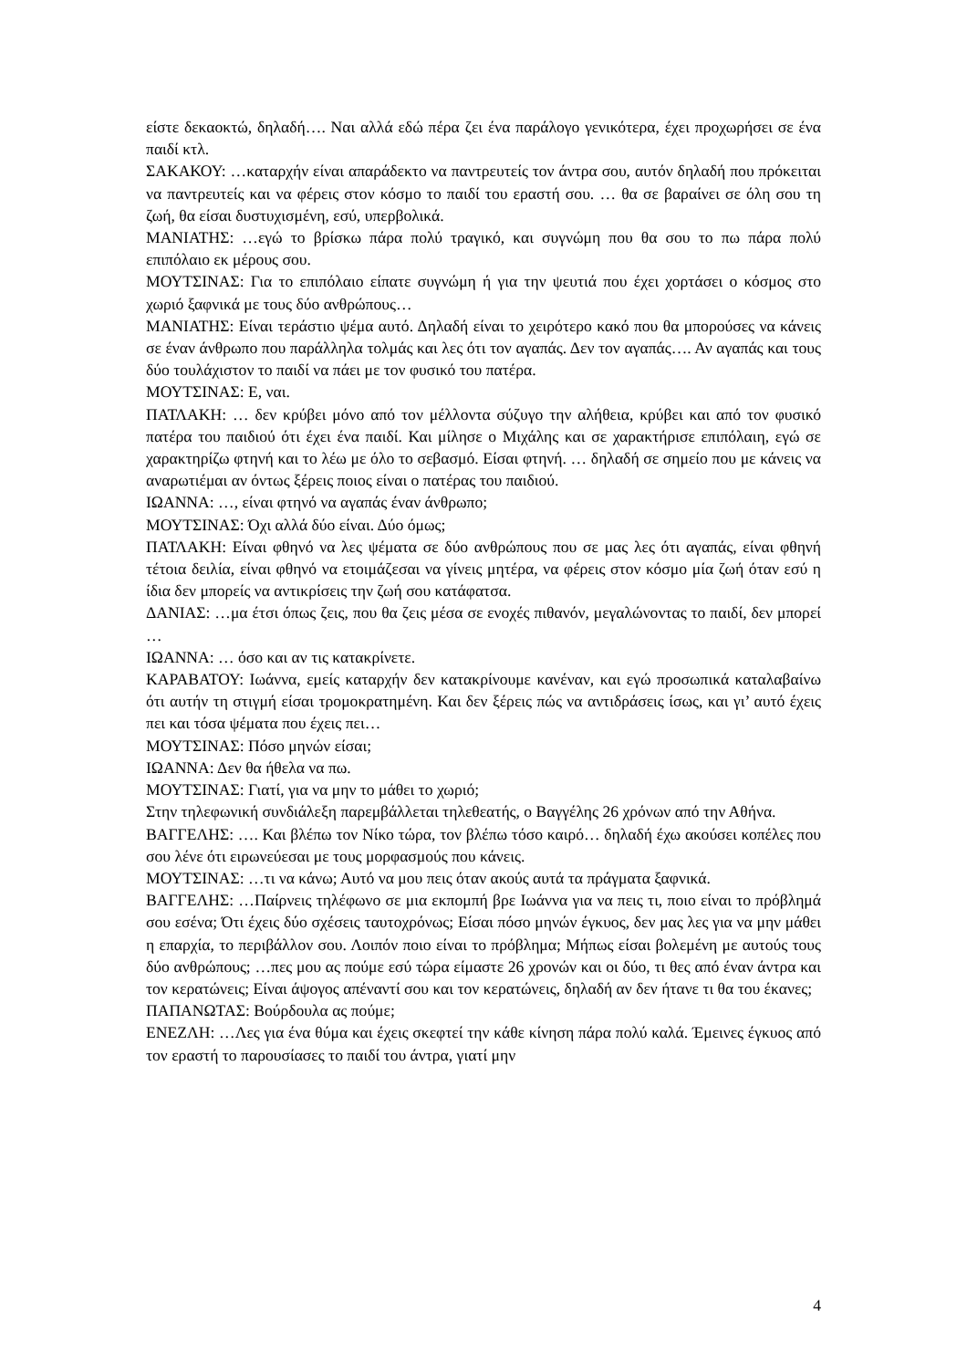είστε δεκαοκτώ, δηλαδή…. Ναι αλλά εδώ πέρα ζει ένα παράλογο γενικότερα, έχει προχωρήσει σε ένα παιδί κτλ.
ΣΑΚΑΚΟΥ: …καταρχήν είναι απαράδεκτο να παντρευτείς τον άντρα σου, αυτόν δηλαδή που πρόκειται να παντρευτείς και να φέρεις στον κόσμο το παιδί του εραστή σου. … θα σε βαραίνει σε όλη σου τη ζωή, θα είσαι δυστυχισμένη, εσύ, υπερβολικά.
ΜΑΝΙΑΤΗΣ: …εγώ το βρίσκω πάρα πολύ τραγικό, και συγνώμη που θα σου το πω πάρα πολύ επιπόλαιο εκ μέρους σου.
ΜΟΥΤΣΙΝΑΣ: Για το επιπόλαιο είπατε συγνώμη ή για την ψευτιά που έχει χορτάσει ο κόσμος στο χωριό ξαφνικά με τους δύο ανθρώπους…
ΜΑΝΙΑΤΗΣ: Είναι τεράστιο ψέμα αυτό. Δηλαδή είναι το χειρότερο κακό που θα μπορούσες να κάνεις σε έναν άνθρωπο που παράλληλα τολμάς και λες ότι τον αγαπάς. Δεν τον αγαπάς…. Αν αγαπάς και τους δύο τουλάχιστον το παιδί να πάει με τον φυσικό του πατέρα.
ΜΟΥΤΣΙΝΑΣ: Ε, ναι.
ΠΑΤΛΑΚΗ: … δεν κρύβει μόνο από τον μέλλοντα σύζυγο την αλήθεια, κρύβει και από τον φυσικό πατέρα του παιδιού ότι έχει ένα παιδί. Και μίλησε ο Μιχάλης και σε χαρακτήρισε επιπόλαιη, εγώ σε χαρακτηρίζω φτηνή και το λέω με όλο το σεβασμό. Είσαι φτηνή. … δηλαδή σε σημείο που με κάνεις να αναρωτιέμαι αν όντως ξέρεις ποιος είναι ο πατέρας του παιδιού.
ΙΩΑΝΝΑ: …, είναι φτηνό να αγαπάς έναν άνθρωπο;
ΜΟΥΤΣΙΝΑΣ: Όχι αλλά δύο είναι. Δύο όμως;
ΠΑΤΛΑΚΗ: Είναι φθηνό να λες ψέματα σε δύο ανθρώπους που σε μας λες ότι αγαπάς, είναι φθηνή τέτοια δειλία, είναι φθηνό να ετοιμάζεσαι να γίνεις μητέρα, να φέρεις στον κόσμο μία ζωή όταν εσύ η ίδια δεν μπορείς να αντικρίσεις την ζωή σου κατάφατσα.
ΔΑΝΙΑΣ: …μα έτσι όπως ζεις, που θα ζεις μέσα σε ενοχές πιθανόν, μεγαλώνοντας το παιδί, δεν μπορεί …
ΙΩΑΝΝΑ: … όσο και αν τις κατακρίνετε.
ΚΑΡΑΒΑΤΟΥ: Ιωάννα, εμείς καταρχήν δεν κατακρίνουμε κανέναν, και εγώ προσωπικά καταλαβαίνω ότι αυτήν τη στιγμή είσαι τρομοκρατημένη. Και δεν ξέρεις πώς να αντιδράσεις ίσως, και γι’ αυτό έχεις πει και τόσα ψέματα που έχεις πει…
ΜΟΥΤΣΙΝΑΣ: Πόσο μηνών είσαι;
ΙΩΑΝΝΑ: Δεν θα ήθελα να πω.
ΜΟΥΤΣΙΝΑΣ: Γιατί, για να μην το μάθει το χωριό;
Στην τηλεφωνική συνδιάλεξη παρεμβάλλεται τηλεθεατής, ο Βαγγέλης 26 χρόνων από την Αθήνα.
ΒΑΓΓΕΛΗΣ: …. Και βλέπω τον Νίκο τώρα, τον βλέπω τόσο καιρό… δηλαδή έχω ακούσει κοπέλες που σου λένε ότι ειρωνεύεσαι με τους μορφασμούς που κάνεις.
ΜΟΥΤΣΙΝΑΣ: …τι να κάνω; Αυτό να μου πεις όταν ακούς αυτά τα πράγματα ξαφνικά.
ΒΑΓΓΕΛΗΣ: …Παίρνεις τηλέφωνο σε μια εκπομπή βρε Ιωάννα για να πεις τι, ποιο είναι το πρόβλημά σου εσένα; Ότι έχεις δύο σχέσεις ταυτοχρόνως; Είσαι πόσο μηνών έγκυος, δεν μας λες για να μην μάθει η επαρχία, το περιβάλλον σου. Λοιπόν ποιο είναι το πρόβλημα; Μήπως είσαι βολεμένη με αυτούς τους δύο ανθρώπους; …πες μου ας πούμε εσύ τώρα είμαστε 26 χρονών και οι δύο, τι θες από έναν άντρα και τον κερατώνεις; Είναι άψογος απέναντί σου και τον κερατώνεις, δηλαδή αν δεν ήτανε τι θα του έκανες;
ΠΑΠΑΝΩΤΑΣ: Βούρδουλα ας πούμε;
ΕΝΕΖΛΗ: …Λες για ένα θύμα και έχεις σκεφτεί την κάθε κίνηση πάρα πολύ καλά. Έμεινες έγκυος από τον εραστή το παρουσίασες το παιδί του άντρα, γιατί μην
4